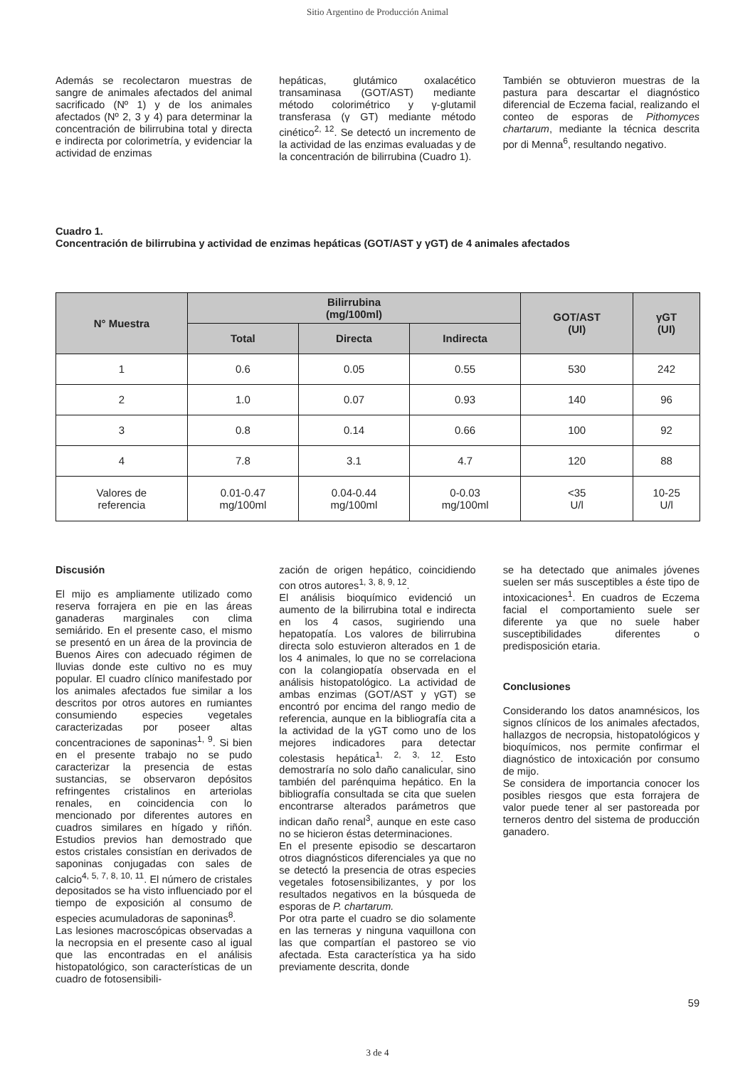Sitio Argentino de Producción Animal
Además se recolectaron muestras de sangre de animales afectados del animal sacrificado (Nº 1) y de los animales afectados (Nº 2, 3 y 4) para determinar la concentración de bilirrubina total y directa e indirecta por colorimetría, y evidenciar la actividad de enzimas
hepáticas, glutámico oxalacético transaminasa (GOT/AST) mediante método colorimétrico y γ-glutamil transferasa (γ GT) mediante método cinético<sup>2, 12</sup>. Se detectó un incremento de la actividad de las enzimas evaluadas y de la concentración de bilirrubina (Cuadro 1).
También se obtuvieron muestras de la pastura para descartar el diagnóstico diferencial de Eczema facial, realizando el conteo de esporas de Pithomyces chartarum, mediante la técnica descrita por di Menna<sup>6</sup>, resultando negativo.
Cuadro 1.
Concentración de bilirrubina y actividad de enzimas hepáticas (GOT/AST y γGT) de 4 animales afectados
| N° Muestra | Bilirrubina (mg/100ml) | | | GOT/AST (UI) | γGT (UI) |
| --- | --- | --- | --- | --- | --- |
| | Total | Directa | Indirecta | | |
| 1 | 0.6 | 0.05 | 0.55 | 530 | 242 |
| 2 | 1.0 | 0.07 | 0.93 | 140 | 96 |
| 3 | 0.8 | 0.14 | 0.66 | 100 | 92 |
| 4 | 7.8 | 3.1 | 4.7 | 120 | 88 |
| Valores de referencia | 0.01-0.47 mg/100ml | 0.04-0.44 mg/100ml | 0-0.03 mg/100ml | <35 U/l | 10-25 U/l |
Discusión
El mijo es ampliamente utilizado como reserva forrajera en pie en las áreas ganaderas marginales con clima semiárido. En el presente caso, el mismo se presentó en un área de la provincia de Buenos Aires con adecuado régimen de lluvias donde este cultivo no es muy popular. El cuadro clínico manifestado por los animales afectados fue similar a los descritos por otros autores en rumiantes consumiendo especies vegetales caracterizadas por poseer altas concentraciones de saponinas<sup>1, 9</sup>. Si bien en el presente trabajo no se pudo caracterizar la presencia de estas sustancias, se observaron depósitos refringentes cristalinos en arteriolas renales, en coincidencia con lo mencionado por diferentes autores en cuadros similares en hígado y riñón. Estudios previos han demostrado que estos cristales consistían en derivados de saponinas conjugadas con sales de calcio<sup>4, 5, 7, 8, 10, 11</sup>. El número de cristales depositados se ha visto influenciado por el tiempo de exposición al consumo de especies acumuladoras de saponinas<sup>8</sup>.
Las lesiones macroscópicas observadas a la necropsia en el presente caso al igual que las encontradas en el análisis histopatológico, son características de un cuadro de fotosensibili-
zación de origen hepático, coincidiendo con otros autores<sup>1, 3, 8, 9, 12</sup>.
El análisis bioquímico evidenció un aumento de la bilirrubina total e indirecta en los 4 casos, sugiriendo una hepatopatía. Los valores de bilirrubina directa solo estuvieron alterados en 1 de los 4 animales, lo que no se correlaciona con la colangiopatía observada en el análisis histopatológico. La actividad de ambas enzimas (GOT/AST y γGT) se encontró por encima del rango medio de referencia, aunque en la bibliografía cita a la actividad de la γGT como uno de los mejores indicadores para detectar colestasis hepática<sup>1, 2, 3, 12</sup>. Esto demostraría no solo daño canalicular, sino también del parénquima hepático. En la bibliografía consultada se cita que suelen encontrarse alterados parámetros que indican daño renal<sup>3</sup>, aunque en este caso no se hicieron éstas determinaciones.
En el presente episodio se descartaron otros diagnósticos diferenciales ya que no se detectó la presencia de otras especies vegetales fotosensibilizantes, y por los resultados negativos en la búsqueda de esporas de P. chartarum.
Por otra parte el cuadro se dio solamente en las terneras y ninguna vaquillona con las que compartían el pastoreo se vio afectada. Esta característica ya ha sido previamente descrita, donde
se ha detectado que animales jóvenes suelen ser más susceptibles a éste tipo de intoxicaciones<sup>1</sup>. En cuadros de Eczema facial el comportamiento suele ser diferente ya que no suele haber susceptibilidades diferentes o predisposición etaria.
Conclusiones
Considerando los datos anamnésicos, los signos clínicos de los animales afectados, hallazgos de necropsia, histopatológicos y bioquímicos, nos permite confirmar el diagnóstico de intoxicación por consumo de mijo.
Se considera de importancia conocer los posibles riesgos que esta forrajera de valor puede tener al ser pastoreada por terneros dentro del sistema de producción ganadero.
59
3 de 4